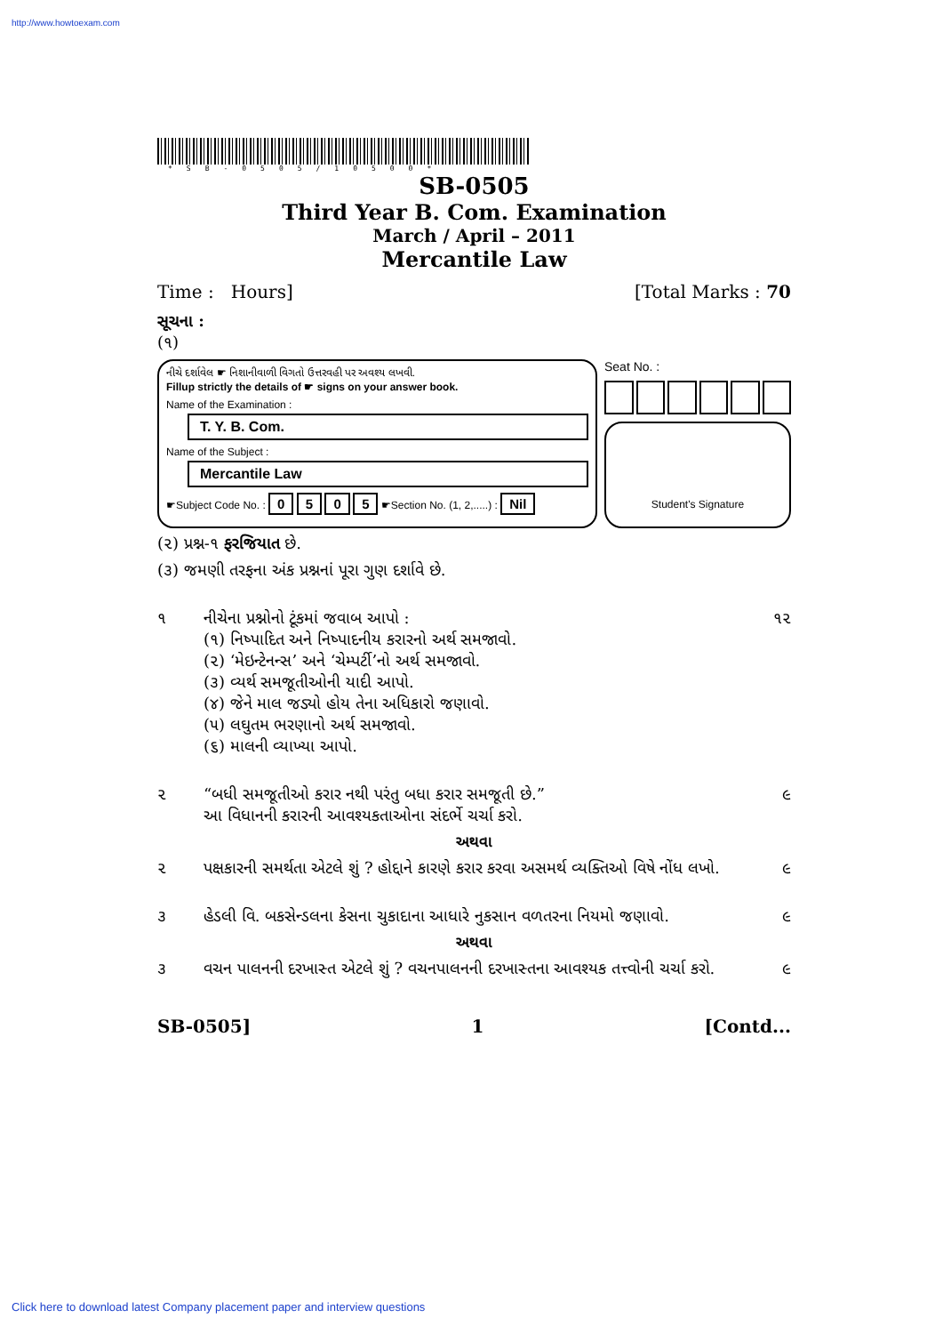http://www.howtoexam.com
*SB-0505/10500*
SB-0505
Third Year B. Com. Examination
March / April – 2011
Mercantile Law
Time : Hours] [Total Marks : 70
સૂચના :
(૧)
નીચે દર્શાવેલ ☛ નિશાનીવાળી વિગતો ઉત્તરવહી પર અવશ્ય લખવી.
Fillup strictly the details of ☛ signs on your answer book.
Name of the Examination :
T. Y. B. Com.
Name of the Subject :
Mercantile Law
☛Subject Code No. : 0 5 0 5 ☛Section No. (1, 2,.....) : Nil
Seat No. :
Student's Signature
(૨) પ્રશ્ન-૧ ફરજિયાત છે.
(૩) જમણી તરફના અંક પ્રશ્નનાં પૂરા ગુણ દર્શાવે છે.
૧ નીચેના પ્રશ્નોનો ટૂંકમાં જવાબ આપો :
(૧) નિષ્પાદિત અને નિષ્પાદનીય કરારનો અર્થ સમજાવો.
(૨) ‘મેઇન્ટેનન્સ’ અને ‘ચેમ્પર્ટી’નો અર્થ સમજાવો.
(૩) વ્યર્થ સમજૂતીઓની યાદી આપો.
(૪) જેને માલ જડ્યો હોય તેના અધિકારો જણાવો.
(૫) લઘુતમ ભરણાનો અર્થ સમજાવો.
(૬) માલની વ્યાખ્યા આપો. ૧૨
૨ “બધી સમજૂતીઓ કરાર નથી પરંતુ બધા કરાર સમજૂતી છે.”
આ વિધાનની કરારની આવશ્યકતાઓના સંદર્ભે ચર્ચા કરો. ૯
અથવા
૨ પક્ષકારની સમર્થતા એટલે શું ? હોદ્દાને કારણે કરાર કરવા અસમર્થ વ્યક્તિઓ વિષે નોંધ લખો. ૯
૩ હેડલી વિ. બકસેન્ડલના કેસના ચુકાદાના આધારે નુકસાન વળતરના નિયમો જણાવો. ૯
અથવા
૩ વચન પાલનની દરખાસ્ત એટલે શું ? વચનપાલનની દરખાસ્તના આવશ્યક તત્ત્વોની ચર્ચા કરો. ૯
SB-0505] 1 [Contd...
Click here to download latest Company placement paper and interview questions